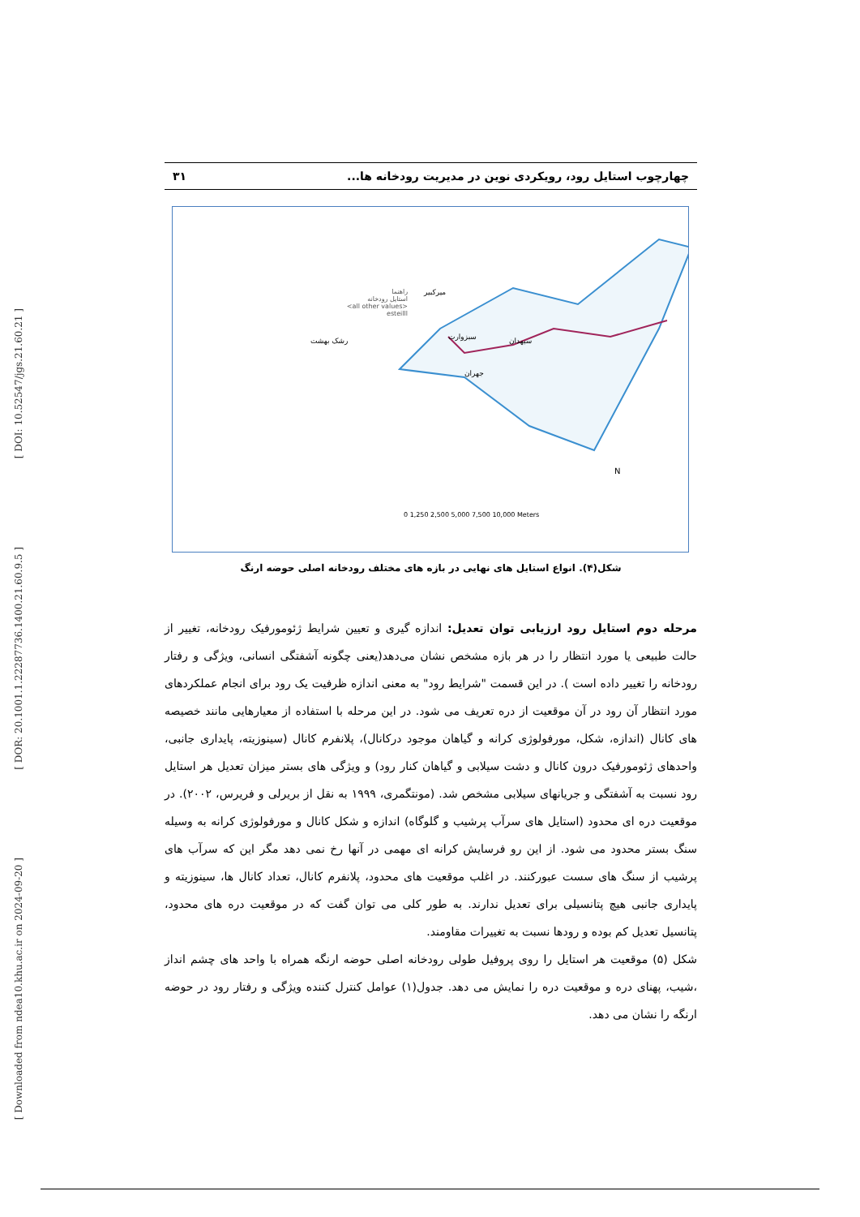[ DOI: 10.52547/jgs.21.60.21 ]
[ DOR: 20.1001.1.22287736.1400.21.60.9.5 ]
[ Downloaded from ndea10.khu.ac.ir on 2024-09-20 ]
چهارچوب استایل رود، رویکردی نوین در مدیریت رودخانه ها... ۳۱
راهنما
استایل رودخانه
<all other values>
esteilll
سبزوارت سیهدان
میرکبیر
رشک بهشت
جهران
N
0 1,250 2,500 5,000 7,500 10,000 Meters
شکل(۴). انواع استایل های نهایی در بازه های مختلف رودخانه اصلی حوضه ارنگ
مرحله دوم استایل رود ارزیابی توان تعدیل: اندازه گیری و تعیین شرایط ژئومورفیک رودخانه، تغییر از حالت طبیعی یا مورد انتظار را در هر بازه مشخص نشان می‌دهد(یعنی چگونه آشفتگی انسانی، ویژگی و رفتار رودخانه را تغییر داده است ). در این قسمت "شرایط رود" به معنی اندازه ظرفیت یک رود برای انجام عملکردهای مورد انتظار آن رود در آن موقعیت از دره تعریف می شود. در این مرحله با استفاده از معیارهایی مانند خصیصه های کانال (اندازه، شکل، مورفولوژی کرانه و گیاهان موجود درکانال)، پلانفرم کانال (سینوزیته، پایداری جانبی، واحدهای ژئومورفیک درون کانال و دشت سیلابی و گیاهان کنار رود) و ویژگی های بستر میزان تعدیل هر استایل رود نسبت به آشفتگی و جریانهای سیلابی مشخص شد. (مونتگمری، ۱۹۹۹ به نقل از بریرلی و فریرس، ۲۰۰۲). در موقعیت دره ای محدود (استایل های سرآب پرشیب و گلوگاه) اندازه و شکل کانال و مورفولوژی کرانه به وسیله سنگ بستر محدود می شود. از این رو فرسایش کرانه ای مهمی در آنها رخ نمی دهد مگر این که سرآب های پرشیب از سنگ های سست عبورکنند. در اغلب موقعیت های محدود، پلانفرم کانال، تعداد کانال ها، سینوزیته و پایداری جانبی هیچ پتانسیلی برای تعدیل ندارند. به طور کلی می توان گفت که در موقعیت دره های محدود، پتانسیل تعدیل کم بوده و رودها نسبت به تغییرات مقاومند.
شکل (۵) موقعیت هر استایل را روی پروفیل طولی رودخانه اصلی حوضه ارنگه همراه با واحد های چشم انداز ،شیب، پهنای دره و موقعیت دره را نمایش می دهد. جدول(۱) عوامل کنترل کننده ویژگی و رفتار رود در حوضه ارنگه را نشان می دهد.